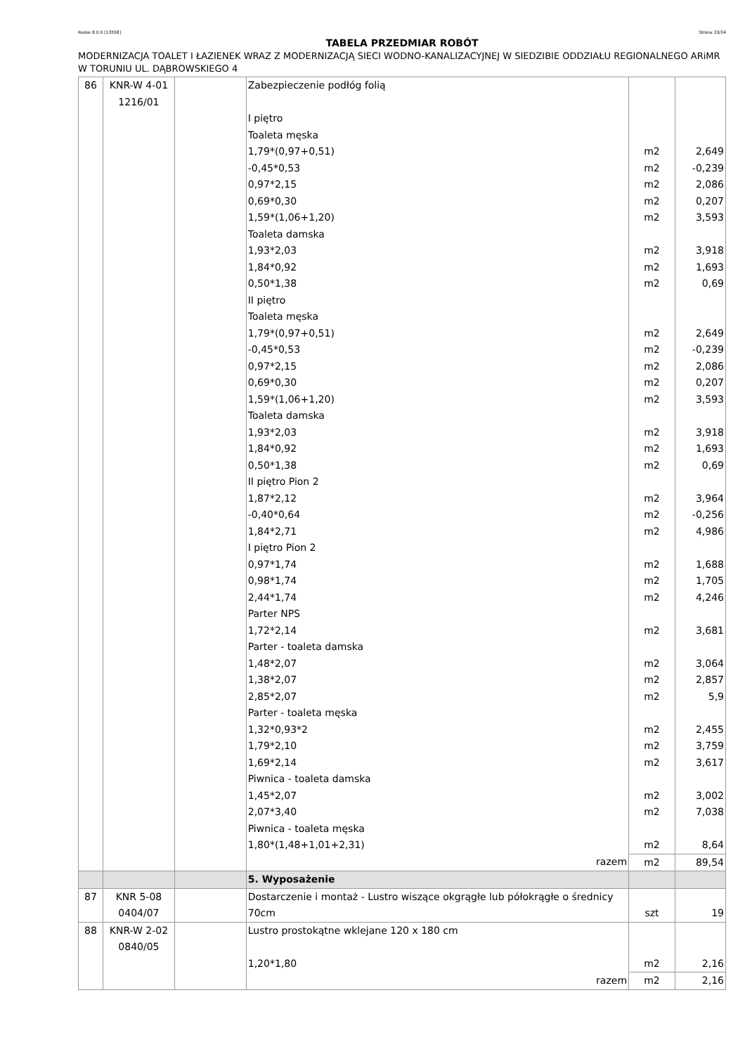Rodos 8.0.0 [13558] Strona 33/34
TABELA PRZEDMIAR ROBÓT
MODERNIZACJA TOALET I ŁAZIENEK WRAZ Z MODERNIZACJĄ SIECI WODNO-KANALIZACYJNEJ W SIEDZIBIE ODDZIAŁU REGIONALNEGO ARiMR W TORUNIU UL. DĄBROWSKIEGO 4
| 86 | KNR-W 4-01 1216/01 | | Zabezpieczenie podłóg folią I piętro Toaleta męska 1,79*(0,97+0,51) -0,45*0,53 0,97*2,15 0,69*0,30 1,59*(1,06+1,20) Toaleta damska 1,93*2,03 1,84*0,92 0,50*1,38 II piętro Toaleta męska 1,79*(0,97+0,51) -0,45*0,53 0,97*2,15 0,69*0,30 1,59*(1,06+1,20) Toaleta damska 1,93*2,03 1,84*0,92 0,50*1,38 II piętro Pion 2 1,87*2,12 -0,40*0,64 1,84*2,71 I piętro Pion 2 0,97*1,74 0,98*1,74 2,44*1,74 Parter NPS 1,72*2,14 Parter - toaleta damska 1,48*2,07 1,38*2,07 2,85*2,07 Parter - toaleta męska 1,32*0,93*2 1,79*2,10 1,69*2,14 Piwnica - toaleta damska 1,45*2,07 2,07*3,40 Piwnica - toaleta męska 1,80*(1,48+1,01+2,31) | m2 m2 m2 m2 m2 m2 m2 m2 m2 m2 m2 m2 m2 m2 m2 m2 m2 m2 m2 m2 m2 m2 m2 m2 m2 m2 m2 m2 m2 m2 m2 m2 | 2,649 -0,239 2,086 0,207 3,593 3,918 1,693 0,69 2,649 -0,239 2,086 0,207 3,593 3,918 1,693 0,69 3,964 -0,256 4,986 1,688 1,705 4,246 3,681 3,064 2,857 5,9 2,455 3,759 3,617 3,002 7,038 8,64 |
| | | | razem | m2 | 89,54 |
| | | | 5. Wyposażenie | | |
| 87 | KNR 5-08 0404/07 | | Dostarczenie i montaż - Lustro wiszące okgrągłe lub półokrągłe o średnicy 70cm | szt | 19 |
| 88 | KNR-W 2-02 0840/05 | | Lustro prostokątne wklejane 120 x 180 cm 1,20*1,80 | m2 | 2,16 |
| | | | razem | m2 | 2,16 |